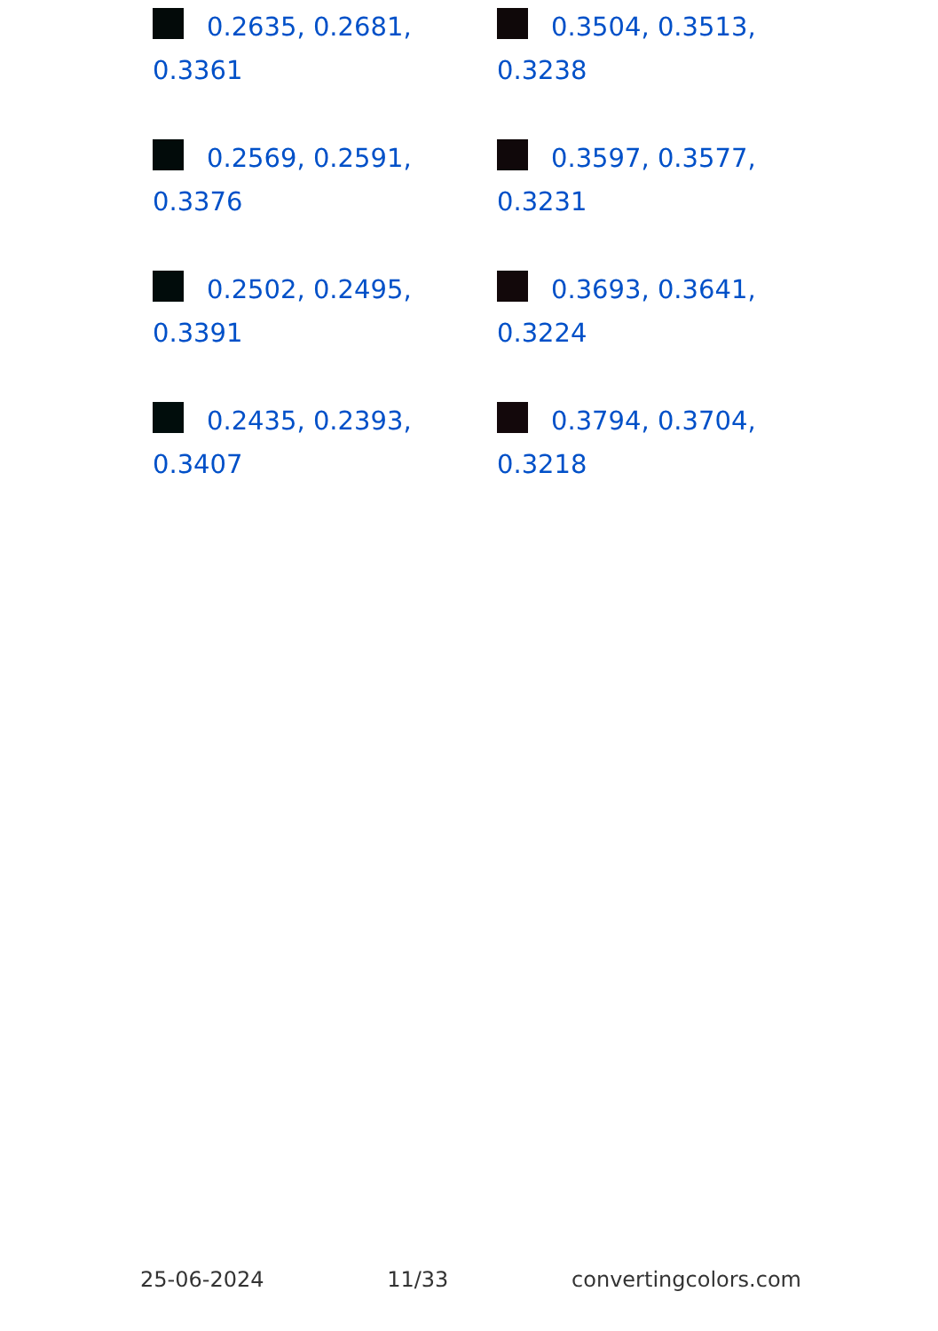0.2635, 0.2681, 0.3361
0.3504, 0.3513, 0.3238
0.2569, 0.2591, 0.3376
0.3597, 0.3577, 0.3231
0.2502, 0.2495, 0.3391
0.3693, 0.3641, 0.3224
0.2435, 0.2393, 0.3407
0.3794, 0.3704, 0.3218
25-06-2024 11/33 convertingcolors.com